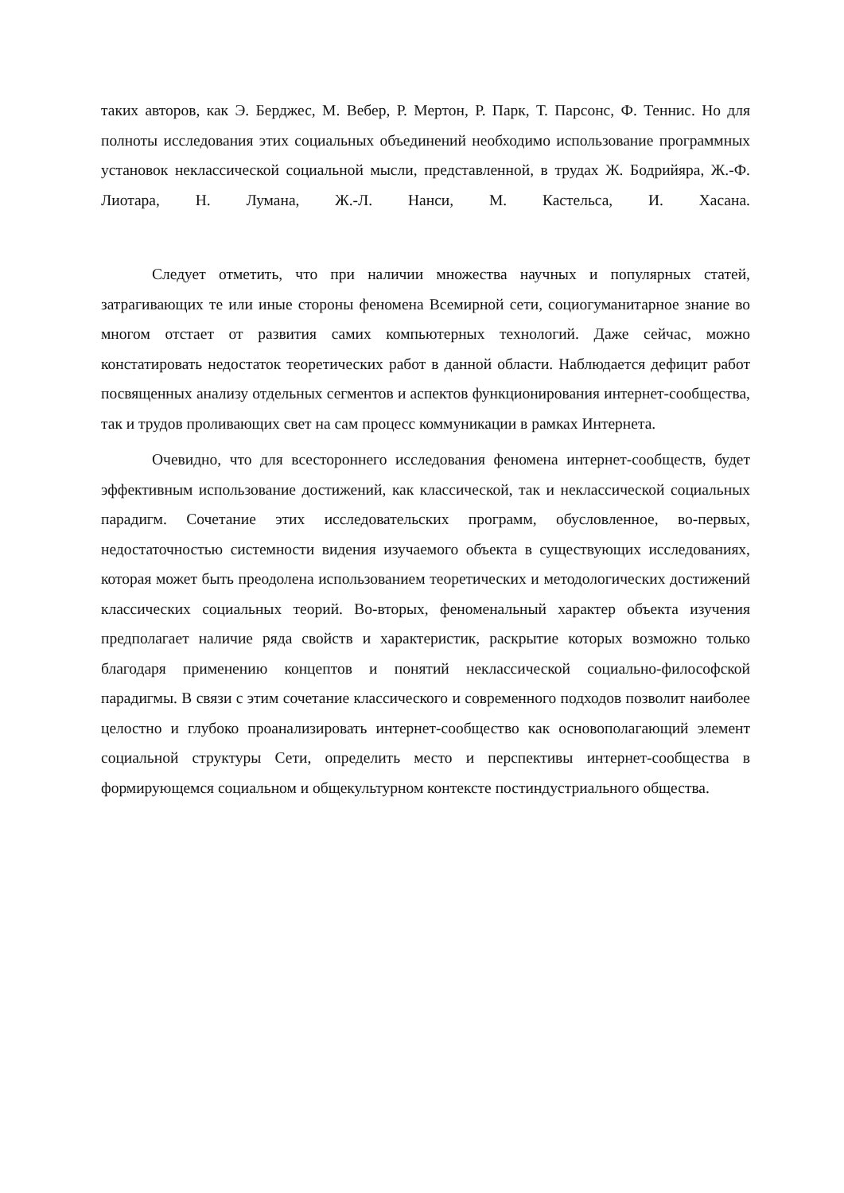таких авторов, как Э. Берджес, М. Вебер, Р. Мертон, Р. Парк, Т. Парсонс, Ф. Теннис. Но для полноты исследования этих социальных объединений необходимо использование программных установок неклассической социальной мысли, представленной, в трудах Ж. Бодрийяра, Ж.-Ф. Лиотара, Н. Лумана, Ж.-Л. Нанси, М. Кастельса, И. Хасана.
Следует отметить, что при наличии множества научных и популярных статей, затрагивающих те или иные стороны феномена Всемирной сети, социогуманитарное знание во многом отстает от развития самих компьютерных технологий. Даже сейчас, можно констатировать недостаток теоретических работ в данной области. Наблюдается дефицит работ посвященных анализу отдельных сегментов и аспектов функционирования интернет-сообщества, так и трудов проливающих свет на сам процесс коммуникации в рамках Интернета.
Очевидно, что для всестороннего исследования феномена интернет-сообществ, будет эффективным использование достижений, как классической, так и неклассической социальных парадигм. Сочетание этих исследовательских программ, обусловленное, во-первых, недостаточностью системности видения изучаемого объекта в существующих исследованиях, которая может быть преодолена использованием теоретических и методологических достижений классических социальных теорий. Во-вторых, феноменальный характер объекта изучения предполагает наличие ряда свойств и характеристик, раскрытие которых возможно только благодаря применению концептов и понятий неклассической социально-философской парадигмы. В связи с этим сочетание классического и современного подходов позволит наиболее целостно и глубоко проанализировать интернет-сообщество как основополагающий элемент социальной структуры Сети, определить место и перспективы интернет-сообщества в формирующемся социальном и общекультурном контексте постиндустриального общества.